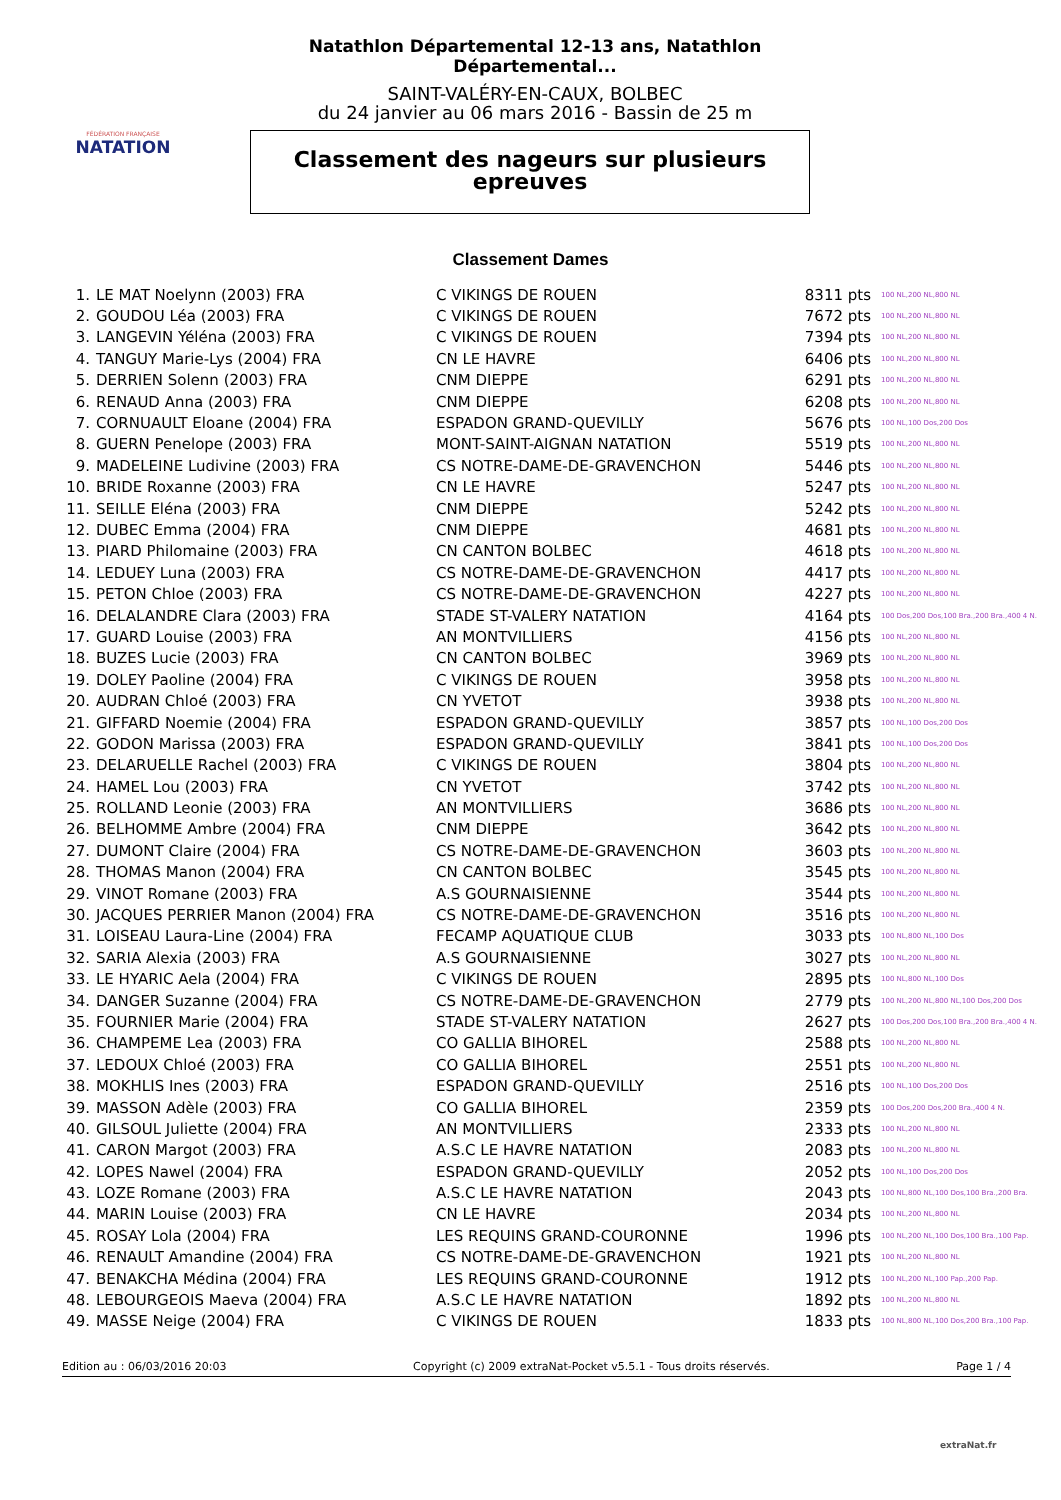FÉDÉRATION FRANÇAISE
NATATION
Natathlon Départemental 12-13 ans, Natathlon Départemental...
SAINT-VALÉRY-EN-CAUX, BOLBEC
du 24 janvier au 06 mars 2016 - Bassin de 25 m
Classement des nageurs sur plusieurs
epreuves
Classement Dames
| 1. | LE MAT Noelynn (2003) FRA | C VIKINGS DE ROUEN | 8311 pts | 100 NL,200 NL,800 NL |
| 2. | GOUDOU Léa (2003) FRA | C VIKINGS DE ROUEN | 7672 pts | 100 NL,200 NL,800 NL |
| 3. | LANGEVIN Yéléna (2003) FRA | C VIKINGS DE ROUEN | 7394 pts | 100 NL,200 NL,800 NL |
| 4. | TANGUY Marie-Lys (2004) FRA | CN LE HAVRE | 6406 pts | 100 NL,200 NL,800 NL |
| 5. | DERRIEN Solenn (2003) FRA | CNM DIEPPE | 6291 pts | 100 NL,200 NL,800 NL |
| 6. | RENAUD Anna (2003) FRA | CNM DIEPPE | 6208 pts | 100 NL,200 NL,800 NL |
| 7. | CORNUAULT Eloane (2004) FRA | ESPADON GRAND-QUEVILLY | 5676 pts | 100 NL,100 Dos,200 Dos |
| 8. | GUERN Penelope (2003) FRA | MONT-SAINT-AIGNAN NATATION | 5519 pts | 100 NL,200 NL,800 NL |
| 9. | MADELEINE Ludivine (2003) FRA | CS NOTRE-DAME-DE-GRAVENCHON | 5446 pts | 100 NL,200 NL,800 NL |
| 10. | BRIDE Roxanne (2003) FRA | CN LE HAVRE | 5247 pts | 100 NL,200 NL,800 NL |
| 11. | SEILLE Eléna (2003) FRA | CNM DIEPPE | 5242 pts | 100 NL,200 NL,800 NL |
| 12. | DUBEC Emma (2004) FRA | CNM DIEPPE | 4681 pts | 100 NL,200 NL,800 NL |
| 13. | PIARD Philomaine (2003) FRA | CN CANTON BOLBEC | 4618 pts | 100 NL,200 NL,800 NL |
| 14. | LEDUEY Luna (2003) FRA | CS NOTRE-DAME-DE-GRAVENCHON | 4417 pts | 100 NL,200 NL,800 NL |
| 15. | PETON Chloe (2003) FRA | CS NOTRE-DAME-DE-GRAVENCHON | 4227 pts | 100 NL,200 NL,800 NL |
| 16. | DELALANDRE Clara (2003) FRA | STADE ST-VALERY NATATION | 4164 pts | 100 Dos,200 Dos,100 Bra.,200 Bra.,400 4 N. |
| 17. | GUARD Louise (2003) FRA | AN MONTVILLIERS | 4156 pts | 100 NL,200 NL,800 NL |
| 18. | BUZES Lucie (2003) FRA | CN CANTON BOLBEC | 3969 pts | 100 NL,200 NL,800 NL |
| 19. | DOLEY Paoline (2004) FRA | C VIKINGS DE ROUEN | 3958 pts | 100 NL,200 NL,800 NL |
| 20. | AUDRAN Chloé (2003) FRA | CN YVETOT | 3938 pts | 100 NL,200 NL,800 NL |
| 21. | GIFFARD Noemie (2004) FRA | ESPADON GRAND-QUEVILLY | 3857 pts | 100 NL,100 Dos,200 Dos |
| 22. | GODON Marissa (2003) FRA | ESPADON GRAND-QUEVILLY | 3841 pts | 100 NL,100 Dos,200 Dos |
| 23. | DELARUELLE Rachel (2003) FRA | C VIKINGS DE ROUEN | 3804 pts | 100 NL,200 NL,800 NL |
| 24. | HAMEL Lou (2003) FRA | CN YVETOT | 3742 pts | 100 NL,200 NL,800 NL |
| 25. | ROLLAND Leonie (2003) FRA | AN MONTVILLIERS | 3686 pts | 100 NL,200 NL,800 NL |
| 26. | BELHOMME Ambre (2004) FRA | CNM DIEPPE | 3642 pts | 100 NL,200 NL,800 NL |
| 27. | DUMONT Claire (2004) FRA | CS NOTRE-DAME-DE-GRAVENCHON | 3603 pts | 100 NL,200 NL,800 NL |
| 28. | THOMAS Manon (2004) FRA | CN CANTON BOLBEC | 3545 pts | 100 NL,200 NL,800 NL |
| 29. | VINOT Romane (2003) FRA | A.S GOURNAISIENNE | 3544 pts | 100 NL,200 NL,800 NL |
| 30. | JACQUES PERRIER Manon (2004) FRA | CS NOTRE-DAME-DE-GRAVENCHON | 3516 pts | 100 NL,200 NL,800 NL |
| 31. | LOISEAU Laura-Line (2004) FRA | FECAMP AQUATIQUE CLUB | 3033 pts | 100 NL,800 NL,100 Dos |
| 32. | SARIA Alexia (2003) FRA | A.S GOURNAISIENNE | 3027 pts | 100 NL,200 NL,800 NL |
| 33. | LE HYARIC Aela (2004) FRA | C VIKINGS DE ROUEN | 2895 pts | 100 NL,800 NL,100 Dos |
| 34. | DANGER Suzanne (2004) FRA | CS NOTRE-DAME-DE-GRAVENCHON | 2779 pts | 100 NL,200 NL,800 NL,100 Dos,200 Dos |
| 35. | FOURNIER Marie (2004) FRA | STADE ST-VALERY NATATION | 2627 pts | 100 Dos,200 Dos,100 Bra.,200 Bra.,400 4 N. |
| 36. | CHAMPEME Lea (2003) FRA | CO GALLIA BIHOREL | 2588 pts | 100 NL,200 NL,800 NL |
| 37. | LEDOUX Chloé (2003) FRA | CO GALLIA BIHOREL | 2551 pts | 100 NL,200 NL,800 NL |
| 38. | MOKHLIS Ines (2003) FRA | ESPADON GRAND-QUEVILLY | 2516 pts | 100 NL,100 Dos,200 Dos |
| 39. | MASSON Adèle (2003) FRA | CO GALLIA BIHOREL | 2359 pts | 100 Dos,200 Dos,200 Bra.,400 4 N. |
| 40. | GILSOUL Juliette (2004) FRA | AN MONTVILLIERS | 2333 pts | 100 NL,200 NL,800 NL |
| 41. | CARON Margot (2003) FRA | A.S.C LE HAVRE NATATION | 2083 pts | 100 NL,200 NL,800 NL |
| 42. | LOPES Nawel (2004) FRA | ESPADON GRAND-QUEVILLY | 2052 pts | 100 NL,100 Dos,200 Dos |
| 43. | LOZE Romane (2003) FRA | A.S.C LE HAVRE NATATION | 2043 pts | 100 NL,800 NL,100 Dos,100 Bra.,200 Bra. |
| 44. | MARIN Louise (2003) FRA | CN LE HAVRE | 2034 pts | 100 NL,200 NL,800 NL |
| 45. | ROSAY Lola (2004) FRA | LES REQUINS GRAND-COURONNE | 1996 pts | 100 NL,200 NL,100 Dos,100 Bra.,100 Pap. |
| 46. | RENAULT Amandine (2004) FRA | CS NOTRE-DAME-DE-GRAVENCHON | 1921 pts | 100 NL,200 NL,800 NL |
| 47. | BENAKCHA Médina (2004) FRA | LES REQUINS GRAND-COURONNE | 1912 pts | 100 NL,200 NL,100 Pap.,200 Pap. |
| 48. | LEBOURGEOIS Maeva (2004) FRA | A.S.C LE HAVRE NATATION | 1892 pts | 100 NL,200 NL,800 NL |
| 49. | MASSE Neige (2004) FRA | C VIKINGS DE ROUEN | 1833 pts | 100 NL,800 NL,100 Dos,200 Bra.,100 Pap. |
Edition au : 06/03/2016 20:03 Copyright (c) 2009 extraNat-Pocket v5.5.1 - Tous droits réservés. Page 1 / 4
extraNat.fr